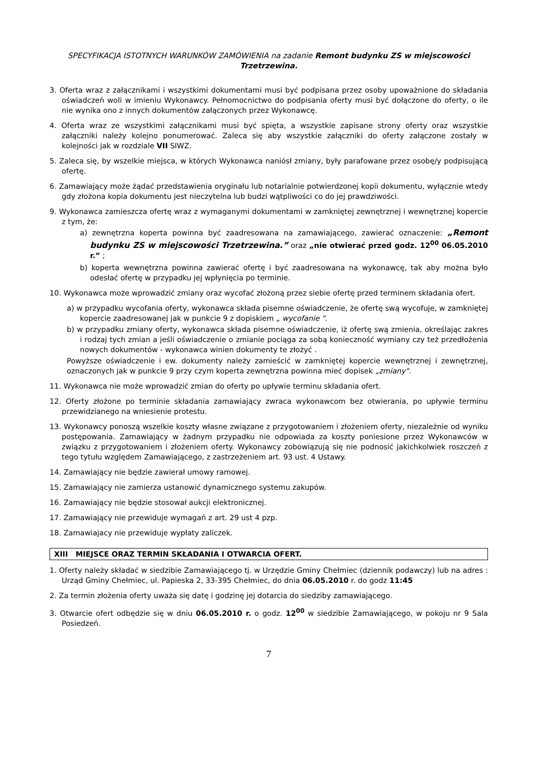SPECYFIKACJA ISTOTNYCH WARUNKÓW ZAMÓWIENIA na zadanie Remont budynku ZS w miejscowości Trzetrzewina.
3. Oferta wraz z załącznikami i wszystkimi dokumentami musi być podpisana przez osoby upoważnione do składania oświadczeń woli w imieniu Wykonawcy. Pełnomocnictwo do podpisania oferty musi być dołączone do oferty, o ile nie wynika ono z innych dokumentów załączonych przez Wykonawcę.
4. Oferta wraz ze wszystkimi załącznikami musi być spięta, a wszystkie zapisane strony oferty oraz wszystkie załączniki należy kolejno ponumerować. Zaleca się aby wszystkie załączniki do oferty załączone zostały w kolejności jak w rozdziale VII SIWZ.
5. Zaleca się, by wszelkie miejsca, w których Wykonawca naniósł zmiany, były parafowane przez osobę/y podpisującą ofertę.
6. Zamawiający może żądać przedstawienia oryginału lub notarialnie potwierdzonej kopii dokumentu, wyłącznie wtedy gdy złożona kopia dokumentu jest nieczytelna lub budzi wątpliwości co do jej prawdziwości.
9. Wykonawca zamieszcza ofertę wraz z wymaganymi dokumentami w zamkniętej zewnętrznej i wewnętrznej kopercie z tym, że:
a) zewnętrzna koperta powinna być zaadresowana na zamawiającego, zawierać oznaczenie: „Remont budynku ZS w miejscowości Trzetrzewina.” oraz „nie otwierać przed godz. 12<sup>00</sup> 06.05.2010 r.” ;
b) koperta wewnętrzna powinna zawierać ofertę i być zaadresowana na wykonawcę, tak aby można było odesłać ofertę w przypadku jej wpłynięcia po terminie.
10. Wykonawca może wprowadzić zmiany oraz wycofać złożoną przez siebie ofertę przed terminem składania ofert.
a) w przypadku wycofania oferty, wykonawca składa pisemne oświadczenie, że ofertę swą wycofuje, w zamkniętej kopercie zaadresowanej jak w punkcie 9 z dopiskiem „ wycofanie ".
b) w przypadku zmiany oferty, wykonawca składa pisemne oświadczenie, iż ofertę swą zmienia, określając zakres i rodzaj tych zmian a jeśli oświadczenie o zmianie pociąga za sobą konieczność wymiany czy też przedłożenia nowych dokumentów - wykonawca winien dokumenty te złożyć .
Powyższe oświadczenie i ew. dokumenty należy zamieścić w zamkniętej kopercie wewnętrznej i zewnętrznej, oznaczonych jak w punkcie 9 przy czym koperta zewnętrzna powinna mieć dopisek „zmiany".
11. Wykonawca nie może wprowadzić zmian do oferty po upływie terminu składania ofert.
12. Oferty złożone po terminie składania zamawiający zwraca wykonawcom bez otwierania, po upływie terminu przewidzianego na wniesienie protestu.
13. Wykonawcy ponoszą wszelkie koszty własne związane z przygotowaniem i złożeniem oferty, niezależnie od wyniku postępowania. Zamawiający w żadnym przypadku nie odpowiada za koszty poniesione przez Wykonawców w związku z przygotowaniem i złożeniem oferty. Wykonawcy zobowiązują się nie podnosić jakichkolwiek roszczeń z tego tytułu względem Zamawiającego, z zastrzeżeniem art. 93 ust. 4 Ustawy.
14. Zamawiający nie będzie zawierał umowy ramowej.
15. Zamawiający nie zamierza ustanowić dynamicznego systemu zakupów.
16. Zamawiający nie będzie stosował aukcji elektronicznej.
17. Zamawiający nie przewiduje wymagań z art. 29 ust 4 pzp.
18. Zamawiajacy nie przewiduje wypłaty zaliczek.
XIII MIEJSCE ORAZ TERMIN SKŁADANIA I OTWARCIA OFERT.
1. Oferty należy składać w siedzibie Zamawiającego tj. w Urzędzie Gminy Chełmiec (dziennik podawczy) lub na adres : Urząd Gminy Chełmiec, ul. Papieska 2, 33-395 Chełmiec, do dnia 06.05.2010 r. do godz 11:45
2. Za termin złożenia oferty uważa się datę i godzinę jej dotarcia do siedziby zamawiającego.
3. Otwarcie ofert odbędzie się w dniu 06.05.2010 r. o godz. 12<sup>00</sup> w siedzibie Zamawiającego, w pokoju nr 9 Sala Posiedzeń.
7